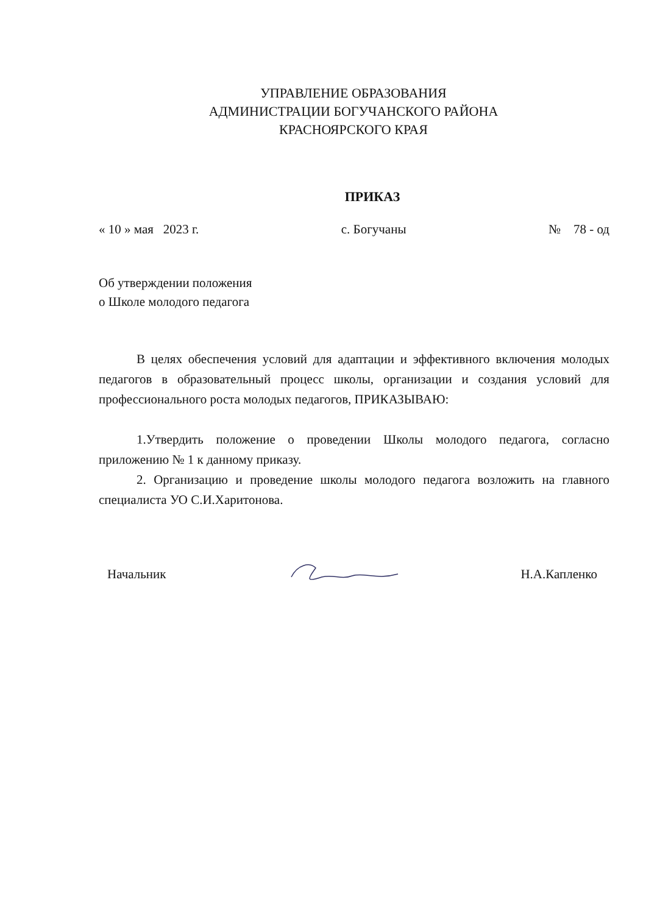УПРАВЛЕНИЕ ОБРАЗОВАНИЯ
АДМИНИСТРАЦИИ БОГУЧАНСКОГО РАЙОНА
КРАСНОЯРСКОГО КРАЯ
ПРИКАЗ
« 10 » мая 2023 г. с. Богучаны № 78 - од
Об утверждении положения
о Школе молодого педагога
В целях обеспечения условий для адаптации и эффективного включения молодых педагогов в образовательный процесс школы, организации и создания условий для профессионального роста молодых педагогов, ПРИКАЗЫВАЮ:
1.Утвердить положение о проведении Школы молодого педагога, согласно приложению № 1 к данному приказу.
2. Организацию и проведение школы молодого педагога возложить на главного специалиста УО С.И.Харитонова.
Начальник Н.А.Капленко